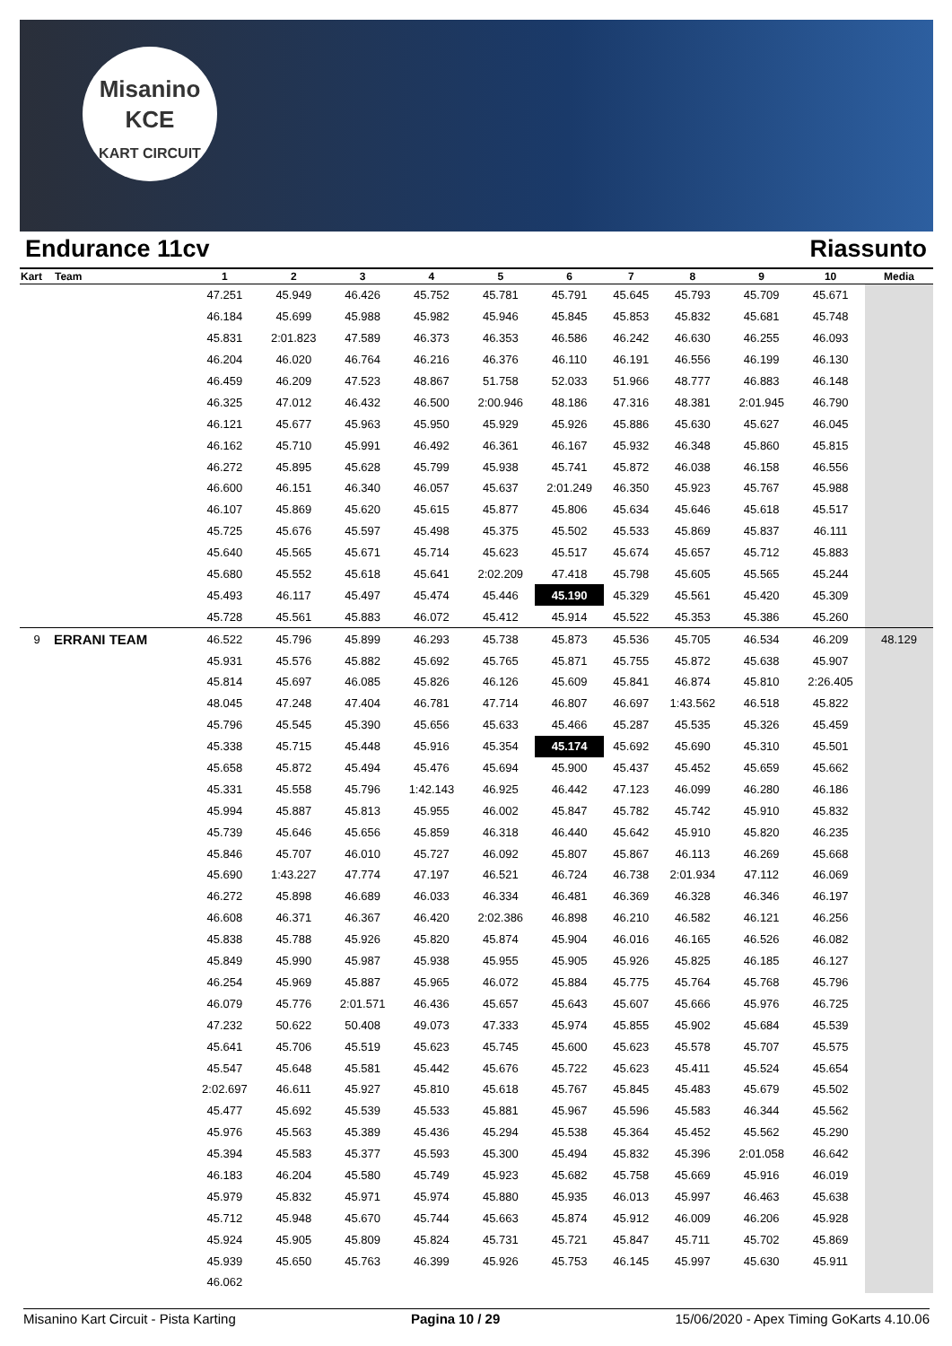Misanino
KCE
KART CIRCUIT
Endurance 11cv Riassunto
| Kart | Team | 1 | 2 | 3 | 4 | 5 | 6 | 7 | 8 | 9 | 10 | Media |
| --- | --- | --- | --- | --- | --- | --- | --- | --- | --- | --- | --- | --- |
| | | 47.251 | 45.949 | 46.426 | 45.752 | 45.781 | 45.791 | 45.645 | 45.793 | 45.709 | 45.671 | |
| | | 46.184 | 45.699 | 45.988 | 45.982 | 45.946 | 45.845 | 45.853 | 45.832 | 45.681 | 45.748 | |
| | | 45.831 | 2:01.823 | 47.589 | 46.373 | 46.353 | 46.586 | 46.242 | 46.630 | 46.255 | 46.093 | |
| | | 46.204 | 46.020 | 46.764 | 46.216 | 46.376 | 46.110 | 46.191 | 46.556 | 46.199 | 46.130 | |
| | | 46.459 | 46.209 | 47.523 | 48.867 | 51.758 | 52.033 | 51.966 | 48.777 | 46.883 | 46.148 | |
| | | 46.325 | 47.012 | 46.432 | 46.500 | 2:00.946 | 48.186 | 47.316 | 48.381 | 2:01.945 | 46.790 | |
| | | 46.121 | 45.677 | 45.963 | 45.950 | 45.929 | 45.926 | 45.886 | 45.630 | 45.627 | 46.045 | |
| | | 46.162 | 45.710 | 45.991 | 46.492 | 46.361 | 46.167 | 45.932 | 46.348 | 45.860 | 45.815 | |
| | | 46.272 | 45.895 | 45.628 | 45.799 | 45.938 | 45.741 | 45.872 | 46.038 | 46.158 | 46.556 | |
| | | 46.600 | 46.151 | 46.340 | 46.057 | 45.637 | 2:01.249 | 46.350 | 45.923 | 45.767 | 45.988 | |
| | | 46.107 | 45.869 | 45.620 | 45.615 | 45.877 | 45.806 | 45.634 | 45.646 | 45.618 | 45.517 | |
| | | 45.725 | 45.676 | 45.597 | 45.498 | 45.375 | 45.502 | 45.533 | 45.869 | 45.837 | 46.111 | |
| | | 45.640 | 45.565 | 45.671 | 45.714 | 45.623 | 45.517 | 45.674 | 45.657 | 45.712 | 45.883 | |
| | | 45.680 | 45.552 | 45.618 | 45.641 | 2:02.209 | 47.418 | 45.798 | 45.605 | 45.565 | 45.244 | |
| | | 45.493 | 46.117 | 45.497 | 45.474 | 45.446 | 45.190 | 45.329 | 45.561 | 45.420 | 45.309 | |
| | | 45.728 | 45.561 | 45.883 | 46.072 | 45.412 | 45.914 | 45.522 | 45.353 | 45.386 | 45.260 | |
| 9 | ERRANI TEAM | 46.522 | 45.796 | 45.899 | 46.293 | 45.738 | 45.873 | 45.536 | 45.705 | 46.534 | 46.209 | 48.129 |
| | | 45.931 | 45.576 | 45.882 | 45.692 | 45.765 | 45.871 | 45.755 | 45.872 | 45.638 | 45.907 | |
| | | 45.814 | 45.697 | 46.085 | 45.826 | 46.126 | 45.609 | 45.841 | 46.874 | 45.810 | 2:26.405 | |
| | | 48.045 | 47.248 | 47.404 | 46.781 | 47.714 | 46.807 | 46.697 | 1:43.562 | 46.518 | 45.822 | |
| | | 45.796 | 45.545 | 45.390 | 45.656 | 45.633 | 45.466 | 45.287 | 45.535 | 45.326 | 45.459 | |
| | | 45.338 | 45.715 | 45.448 | 45.916 | 45.354 | 45.174 | 45.692 | 45.690 | 45.310 | 45.501 | |
| | | 45.658 | 45.872 | 45.494 | 45.476 | 45.694 | 45.900 | 45.437 | 45.452 | 45.659 | 45.662 | |
| | | 45.331 | 45.558 | 45.796 | 1:42.143 | 46.925 | 46.442 | 47.123 | 46.099 | 46.280 | 46.186 | |
| | | 45.994 | 45.887 | 45.813 | 45.955 | 46.002 | 45.847 | 45.782 | 45.742 | 45.910 | 45.832 | |
| | | 45.739 | 45.646 | 45.656 | 45.859 | 46.318 | 46.440 | 45.642 | 45.910 | 45.820 | 46.235 | |
| | | 45.846 | 45.707 | 46.010 | 45.727 | 46.092 | 45.807 | 45.867 | 46.113 | 46.269 | 45.668 | |
| | | 45.690 | 1:43.227 | 47.774 | 47.197 | 46.521 | 46.724 | 46.738 | 2:01.934 | 47.112 | 46.069 | |
| | | 46.272 | 45.898 | 46.689 | 46.033 | 46.334 | 46.481 | 46.369 | 46.328 | 46.346 | 46.197 | |
| | | 46.608 | 46.371 | 46.367 | 46.420 | 2:02.386 | 46.898 | 46.210 | 46.582 | 46.121 | 46.256 | |
| | | 45.838 | 45.788 | 45.926 | 45.820 | 45.874 | 45.904 | 46.016 | 46.165 | 46.526 | 46.082 | |
| | | 45.849 | 45.990 | 45.987 | 45.938 | 45.955 | 45.905 | 45.926 | 45.825 | 46.185 | 46.127 | |
| | | 46.254 | 45.969 | 45.887 | 45.965 | 46.072 | 45.884 | 45.775 | 45.764 | 45.768 | 45.796 | |
| | | 46.079 | 45.776 | 2:01.571 | 46.436 | 45.657 | 45.643 | 45.607 | 45.666 | 45.976 | 46.725 | |
| | | 47.232 | 50.622 | 50.408 | 49.073 | 47.333 | 45.974 | 45.855 | 45.902 | 45.684 | 45.539 | |
| | | 45.641 | 45.706 | 45.519 | 45.623 | 45.745 | 45.600 | 45.623 | 45.578 | 45.707 | 45.575 | |
| | | 45.547 | 45.648 | 45.581 | 45.442 | 45.676 | 45.722 | 45.623 | 45.411 | 45.524 | 45.654 | |
| | | 2:02.697 | 46.611 | 45.927 | 45.810 | 45.618 | 45.767 | 45.845 | 45.483 | 45.679 | 45.502 | |
| | | 45.477 | 45.692 | 45.539 | 45.533 | 45.881 | 45.967 | 45.596 | 45.583 | 46.344 | 45.562 | |
| | | 45.976 | 45.563 | 45.389 | 45.436 | 45.294 | 45.538 | 45.364 | 45.452 | 45.562 | 45.290 | |
| | | 45.394 | 45.583 | 45.377 | 45.593 | 45.300 | 45.494 | 45.832 | 45.396 | 2:01.058 | 46.642 | |
| | | 46.183 | 46.204 | 45.580 | 45.749 | 45.923 | 45.682 | 45.758 | 45.669 | 45.916 | 46.019 | |
| | | 45.979 | 45.832 | 45.971 | 45.974 | 45.880 | 45.935 | 46.013 | 45.997 | 46.463 | 45.638 | |
| | | 45.712 | 45.948 | 45.670 | 45.744 | 45.663 | 45.874 | 45.912 | 46.009 | 46.206 | 45.928 | |
| | | 45.924 | 45.905 | 45.809 | 45.824 | 45.731 | 45.721 | 45.847 | 45.711 | 45.702 | 45.869 | |
| | | 45.939 | 45.650 | 45.763 | 46.399 | 45.926 | 45.753 | 46.145 | 45.997 | 45.630 | 45.911 | |
| | | 46.062 | | | | | | | | | | |
Misanino Kart Circuit - Pista Karting Pagina 10 / 29 15/06/2020 - Apex Timing GoKarts 4.10.06